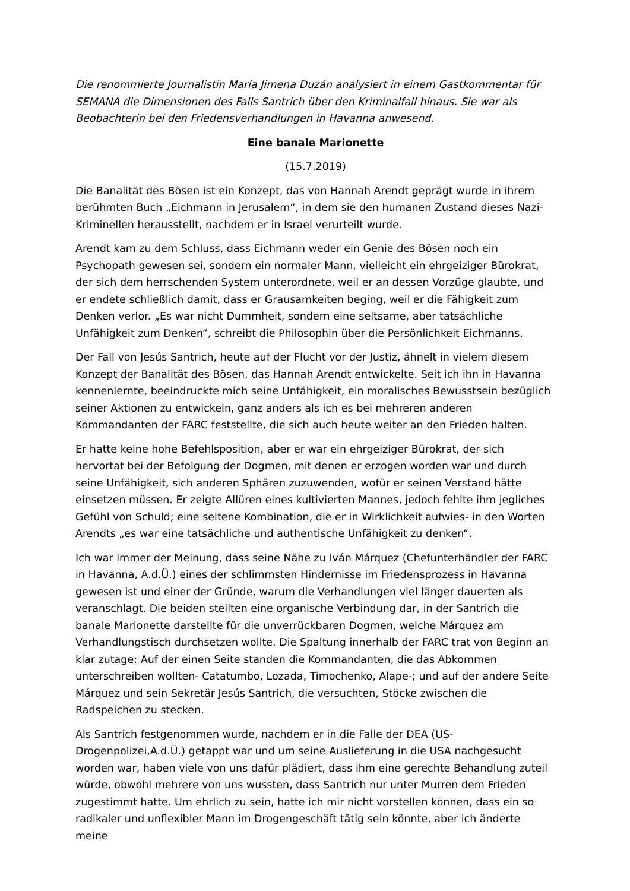Die renommierte Journalistin María Jimena Duzán analysiert in einem Gastkommentar für SEMANA die Dimensionen des Falls Santrich über den Kriminalfall hinaus. Sie war als Beobachterin bei den Friedensverhandlungen in Havanna anwesend.
Eine banale Marionette
(15.7.2019)
Die Banalität des Bösen ist ein Konzept, das von Hannah Arendt geprägt wurde in ihrem berühmten Buch „Eichmann in Jerusalem“, in dem sie den humanen Zustand dieses Nazi-Kriminellen herausstellt, nachdem er in Israel verurteilt wurde.
Arendt kam zu dem Schluss, dass Eichmann weder ein Genie des Bösen noch ein Psychopath gewesen sei, sondern ein normaler Mann, vielleicht ein ehrgeiziger Bürokrat, der sich dem herrschenden System unterordnete, weil er an dessen Vorzüge glaubte, und er endete schließlich damit, dass er Grausamkeiten beging, weil er die Fähigkeit zum Denken verlor. „Es war nicht Dummheit, sondern eine seltsame, aber tatsächliche Unfähigkeit zum Denken“, schreibt die Philosophin über die Persönlichkeit Eichmanns.
Der Fall von Jesús Santrich, heute auf der Flucht vor der Justiz, ähnelt in vielem diesem Konzept der Banalität des Bösen, das Hannah Arendt entwickelte. Seit ich ihn in Havanna kennenlernte, beeindruckte mich seine Unfähigkeit, ein moralisches Bewusstsein bezüglich seiner Aktionen zu entwickeln, ganz anders als ich es bei mehreren anderen Kommandanten der FARC feststellte, die sich auch heute weiter an den Frieden halten.
Er hatte keine hohe Befehlsposition, aber er war ein ehrgeiziger Bürokrat, der sich hervortat bei der Befolgung der Dogmen, mit denen er erzogen worden war und durch seine Unfähigkeit, sich anderen Sphären zuzuwenden, wofür er seinen Verstand hätte einsetzen müssen. Er zeigte Allüren eines kultivierten Mannes, jedoch fehlte ihm jegliches Gefühl von Schuld; eine seltene Kombination, die er in Wirklichkeit aufwies- in den Worten Arendts „es war eine tatsächliche und authentische Unfähigkeit zu denken“.
Ich war immer der Meinung, dass seine Nähe zu Iván Márquez (Chefunterhändler der FARC in Havanna, A.d.Ü.) eines der schlimmsten Hindernisse im Friedensprozess in Havanna gewesen ist und einer der Gründe, warum die Verhandlungen viel länger dauerten als veranschlagt. Die beiden stellten eine organische Verbindung dar, in der Santrich die banale Marionette darstellte für die unverrückbaren Dogmen, welche Márquez am Verhandlungstisch durchsetzen wollte. Die Spaltung innerhalb der FARC trat von Beginn an klar zutage: Auf der einen Seite standen die Kommandanten, die das Abkommen unterschreiben wollten- Catatumbo, Lozada, Timochenko, Alape-; und auf der andere Seite Márquez und sein Sekretär Jesús Santrich, die versuchten, Stöcke zwischen die Radspeichen zu stecken.
Als Santrich festgenommen wurde, nachdem er in die Falle der DEA (US-Drogenpolizei,A.d.Ü.) getappt war und um seine Auslieferung in die USA nachgesucht worden war, haben viele von uns dafür plädiert, dass ihm eine gerechte Behandlung zuteil würde, obwohl mehrere von uns wussten, dass Santrich nur unter Murren dem Frieden zugestimmt hatte. Um ehrlich zu sein, hatte ich mir nicht vorstellen können, dass ein so radikaler und unflexibler Mann im Drogengeschäft tätig sein könnte, aber ich änderte meine